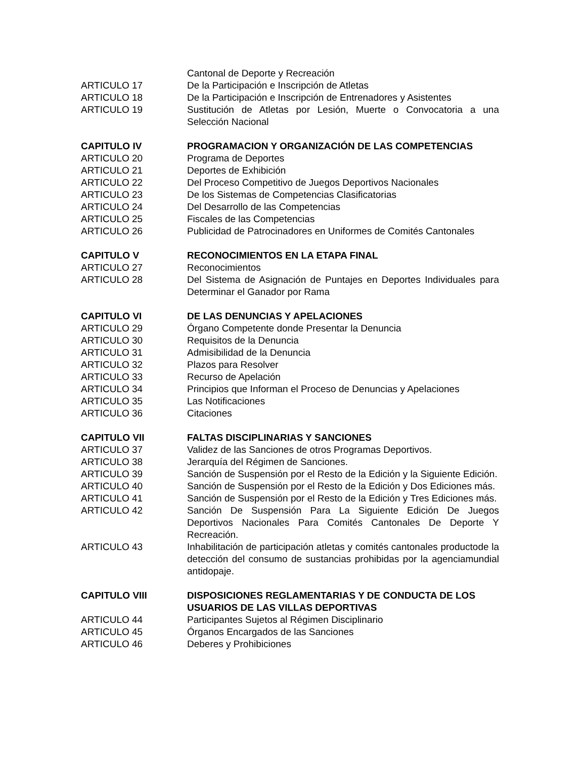Cantonal de Deporte y Recreación
ARTICULO 17 De la Participación e Inscripción de Atletas
ARTICULO 18 De la Participación e Inscripción de Entrenadores y Asistentes
ARTICULO 19 Sustitución de Atletas por Lesión, Muerte o Convocatoria a una Selección Nacional
CAPITULO IV PROGRAMACION Y ORGANIZACIÓN DE LAS COMPETENCIAS
ARTICULO 20 Programa de Deportes
ARTICULO 21 Deportes de Exhibición
ARTICULO 22 Del Proceso Competitivo de Juegos Deportivos Nacionales
ARTICULO 23 De los Sistemas de Competencias Clasificatorias
ARTICULO 24 Del Desarrollo de las Competencias
ARTICULO 25 Fiscales de las Competencias
ARTICULO 26 Publicidad de Patrocinadores en Uniformes de Comités Cantonales
CAPITULO V RECONOCIMIENTOS EN LA ETAPA FINAL
ARTICULO 27 Reconocimientos
ARTICULO 28 Del Sistema de Asignación de Puntajes en Deportes Individuales para Determinar el Ganador por Rama
CAPITULO VI DE LAS DENUNCIAS Y APELACIONES
ARTICULO 29 Órgano Competente donde Presentar la Denuncia
ARTICULO 30 Requisitos de la Denuncia
ARTICULO 31 Admisibilidad de la Denuncia
ARTICULO 32 Plazos para Resolver
ARTICULO 33 Recurso de Apelación
ARTICULO 34 Principios que Informan el Proceso de Denuncias y Apelaciones
ARTICULO 35 Las Notificaciones
ARTICULO 36 Citaciones
CAPITULO VII FALTAS DISCIPLINARIAS Y SANCIONES
ARTICULO 37 Validez de las Sanciones de otros Programas Deportivos.
ARTICULO 38 Jerarquía del Régimen de Sanciones.
ARTICULO 39 Sanción de Suspensión por el Resto de la Edición y la Siguiente Edición.
ARTICULO 40 Sanción de Suspensión por el Resto de la Edición y Dos Ediciones más.
ARTICULO 41 Sanción de Suspensión por el Resto de la Edición y Tres Ediciones más.
ARTICULO 42 Sanción De Suspensión Para La Siguiente Edición De Juegos Deportivos Nacionales Para Comités Cantonales De Deporte Y Recreación.
ARTICULO 43 Inhabilitación de participación atletas y comités cantonales productode la detección del consumo de sustancias prohibidas por la agenciamundial antidopaje.
CAPITULO VIII DISPOSICIONES REGLAMENTARIAS Y DE CONDUCTA DE LOS USUARIOS DE LAS VILLAS DEPORTIVAS
ARTICULO 44 Participantes Sujetos al Régimen Disciplinario
ARTICULO 45 Órganos Encargados de las Sanciones
ARTICULO 46 Deberes y Prohibiciones